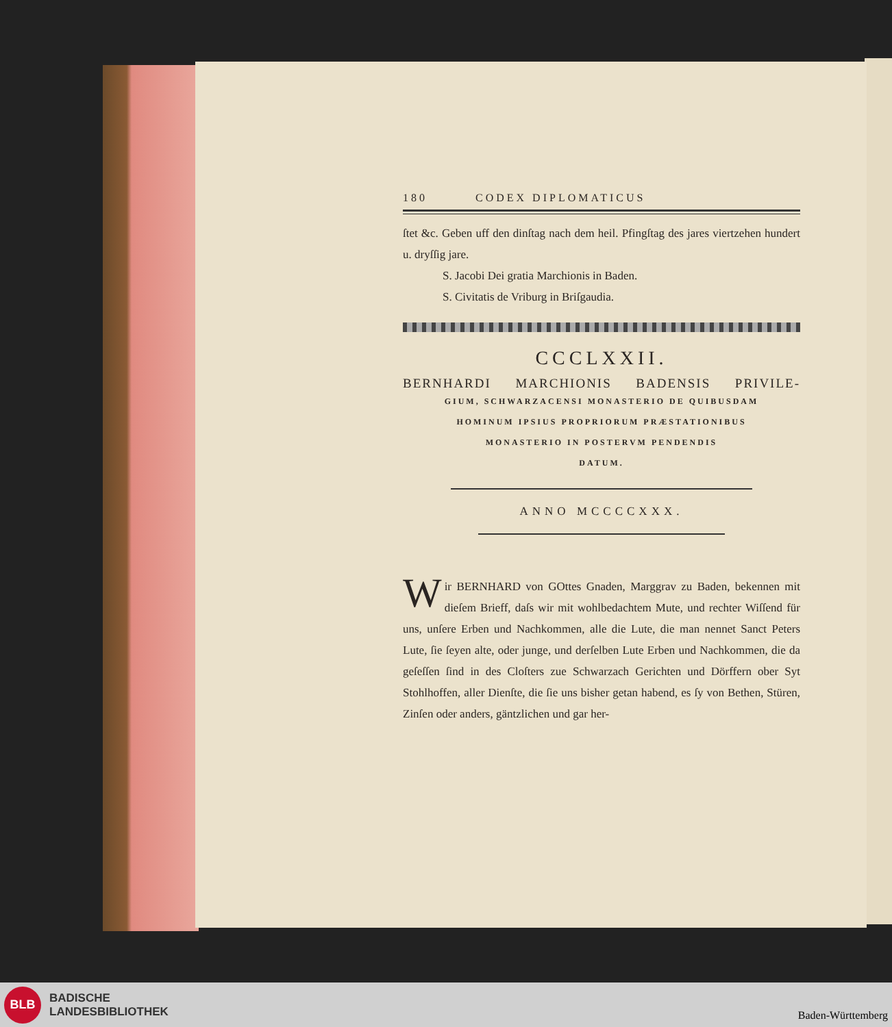180 CODEX DIPLOMATICUS
ſtet &c. Geben uff den dinſtag nach dem heil. Pfingſtag des jares viertzehen hundert u. dryſſig jare.
S. Jacobi Dei gratia Marchionis in Baden.
S. Civitatis de Vriburg in Briſgaudia.
CCCLXXII.
BERNHARDI MARCHIONIS BADENSIS PRIVILE-
GIUM, SCHWARZACENSI MONASTERIO DE QUIBUSDAM
HOMINUM IPSIUS PROPRIORUM PRÆSTATIONIBUS
MONASTERIO IN POSTERVM PENDENDIS
DATUM.
ANNO MCCCCXXX.
Wir BERNHARD von GOttes Gnaden, Marggrav zu Baden, bekennen mit dieſem Brieff, daſs wir mit wohlbedachtem Mute, und rechter Wiſſend für uns, unſere Erben und Nachkommen, alle die Lute, die man nennet Sanct Peters Lute, ſie ſeyen alte, oder junge, und derſelben Lute Erben und Nachkommen, die da geſeſſen ſind in des Cloſters zue Schwarzach Gerichten und Dörffern ober Syt Stohlhoffen, aller Dienſte, die ſie uns bisher getan habend, es ſy von Bethen, Stüren, Zinſen oder anders, gäntzlichen und gar her-
BLB
BADISCHE
LANDESBIBLIOTHEK
Baden-Württemberg